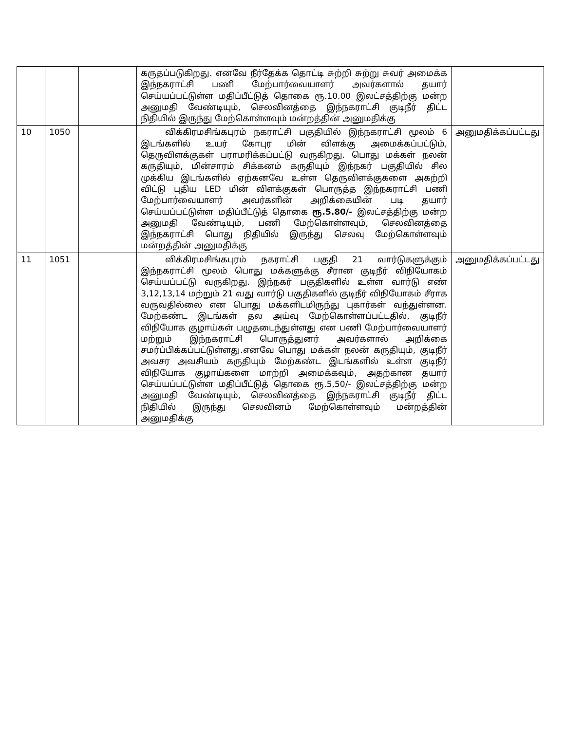| | | | கருதப்படுகிறது. எனவே நீர்தேக்க தொட்டி சுற்றி சுற்று சுவர் அமைக்க இந்நகராட்சி பணி மேற்பார்வையாளர் அவர்களால் தயார் செய்யப்பட்டுள்ள மதிப்பீட்டுத் தொகை ரூ.10.00 இலட்சத்திற்கு மன்ற அனுமதி வேண்டியும், செலவினத்தை இந்நகராட்சி குடிநீர் திட்ட நிதியில் இருந்து மேற்கொள்ளவும் மன்றத்தின் அனுமதிக்கு | |
| 10 | 1050 | | விக்கிரமசிங்கபுரம் நகராட்சி பகுதியில் இந்நகராட்சி மூலம் 6 இடங்களில் உயர் கோபுர மின் விளக்கு அமைக்கப்பட்டும், தெருவிளக்குகள் பராமரிக்கப்பட்டு வருகிறது. பொது மக்கள் நலன் கருதியும், மின்சாரம் சிக்கனம் கருதியும் இந்நகர் பகுதியில் சில முக்கிய இடங்களில் ஏற்கனவே உள்ள தெருவிளக்குகளை அகற்றி விட்டு புதிய LED மின் விளக்குகள் பொருத்த இந்நகராட்சி பணி மேற்பார்வையாளர் அவர்களின் அறிக்கையின் படி தயார் செய்யப்பட்டுள்ள மதிப்பீட்டுத் தொகை ரூ.5.80/- இலட்சத்திற்கு மன்ற அனுமதி வேண்டியும், பணி மேற்கொள்ளவும், செலவினத்தை இந்நகராட்சி பொது நிதியில் இருந்து செலவு மேற்கொள்ளவும் மன்றத்தின் அனுமதிக்கு | அனுமதிக்கப்பட்டது |
| 11 | 1051 | | விக்கிரமசிங்கபுரம் நகராட்சி பகுதி 21 வார்டுகளுக்கும் இந்நகராட்சி மூலம் பொது மக்களுக்கு சீரான குடிநீர் விநியோகம் செய்யப்பட்டு வருகிறது. இந்நகர் பகுதிகளில் உள்ள வார்டு எண் 3,12,13,14 மற்றும் 21 வது வார்டு பகுதிகளில் குடிநீர் விநியோகம் சீராக வருவதில்லை என பொது மக்களிடமிருந்து புகார்கள் வந்துள்ளன. மேற்கண்ட இடங்கள் தல அய்வு மேற்கொள்ளப்பட்டதில், குடிநீர் விநியோக குழாய்கள் பழுதடைந்துள்ளது என பணி மேற்பார்வையாளர் மற்றும் இந்நகராட்சி பொருத்துனர் அவர்களால் அறிக்கை சமர்ப்பிக்கப்பட்டுள்ளது.எனவே பொது மக்கள் நலன் கருதியும், குடிநீர் அவசர அவசியம் கருதியும் மேற்கண்ட இடங்களில் உள்ள குடிநீர் விநியோக குழாய்களை மாற்றி அமைக்கவும், அதற்கான தயார் செய்யப்பட்டுள்ள மதிப்பீட்டுத் தொகை ரூ.5,50/- இலட்சத்திற்கு மன்ற அனுமதி வேண்டியும், செலவினத்தை இந்நகராட்சி குடிநீர் திட்ட நிதியில் இருந்து செலவினம் மேற்கொள்ளவும் மன்றத்தின் அனுமதிக்கு | அனுமதிக்கப்பட்டது |